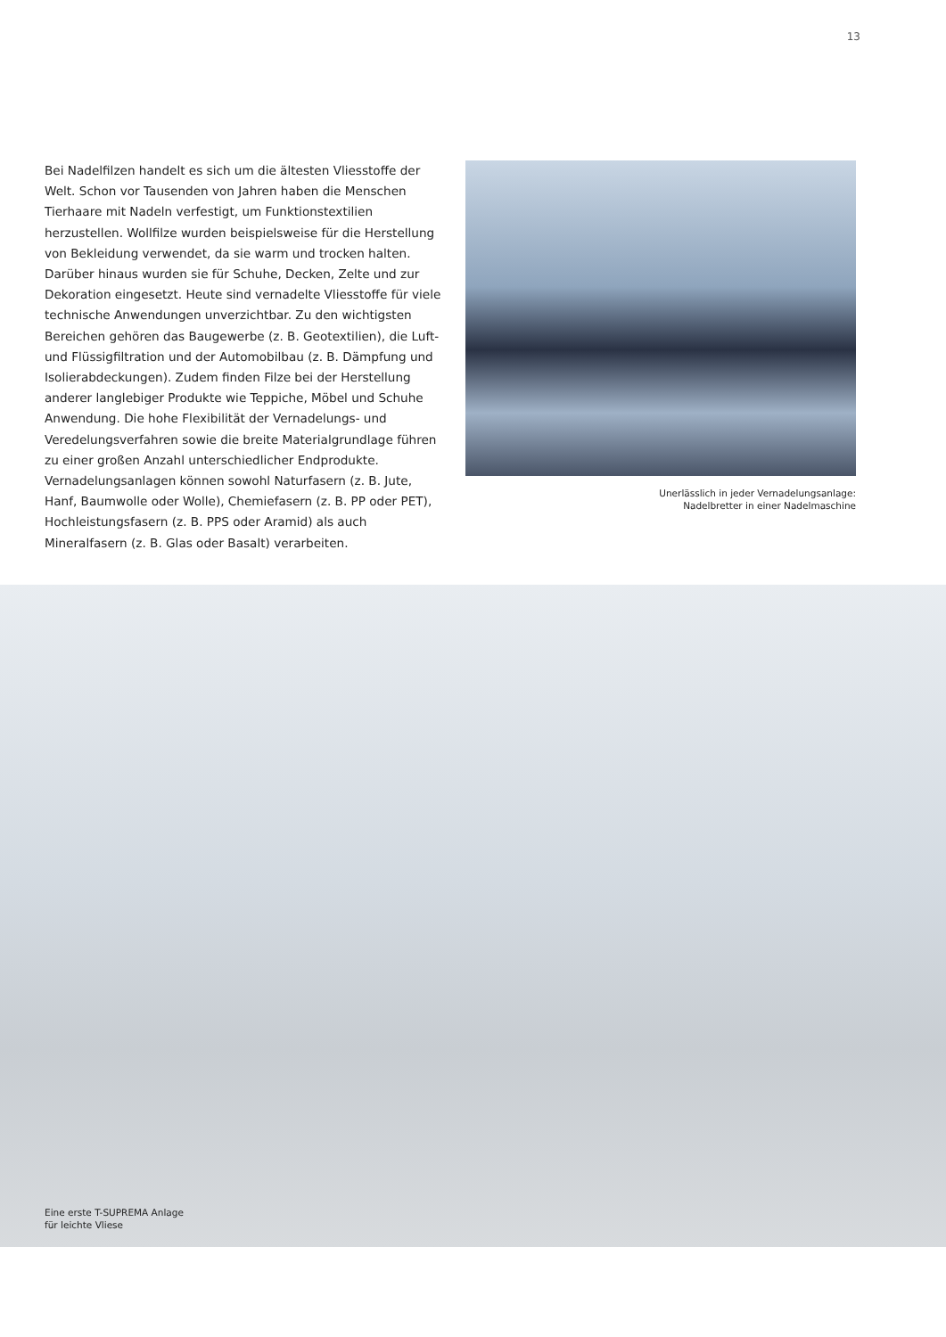13
Bei Nadelfilzen handelt es sich um die ältesten Vliesstoffe der Welt. Schon vor Tausenden von Jahren haben die Menschen Tierhaare mit Nadeln verfestigt, um Funktionstextilien herzustellen. Wollfilze wurden beispielsweise für die Herstellung von Bekleidung verwendet, da sie warm und trocken halten. Darüber hinaus wurden sie für Schuhe, Decken, Zelte und zur Dekoration eingesetzt. Heute sind vernadelte Vliesstoffe für viele technische Anwendungen unverzichtbar. Zu den wichtigsten Bereichen gehören das Baugewerbe (z. B. Geotextilien), die Luft- und Flüssigfiltration und der Automobilbau (z. B. Dämpfung und Isolierabdeckungen). Zudem finden Filze bei der Herstellung anderer langlebiger Produkte wie Teppiche, Möbel und Schuhe Anwendung. Die hohe Flexibilität der Vernadelungs- und Veredelungsverfahren sowie die breite Materialgrundlage führen zu einer großen Anzahl unterschiedlicher Endprodukte. Vernadelungsanlagen können sowohl Naturfasern (z. B. Jute, Hanf, Baumwolle oder Wolle), Chemiefasern (z. B. PP oder PET), Hochleistungsfasern (z. B. PPS oder Aramid) als auch Mineralfasern (z. B. Glas oder Basalt) verarbeiten.
Unerlässlich in jeder Vernadelungsanlage:
Nadelbretter in einer Nadelmaschine
Eine erste T-SUPREMA Anlage
für leichte Vliese